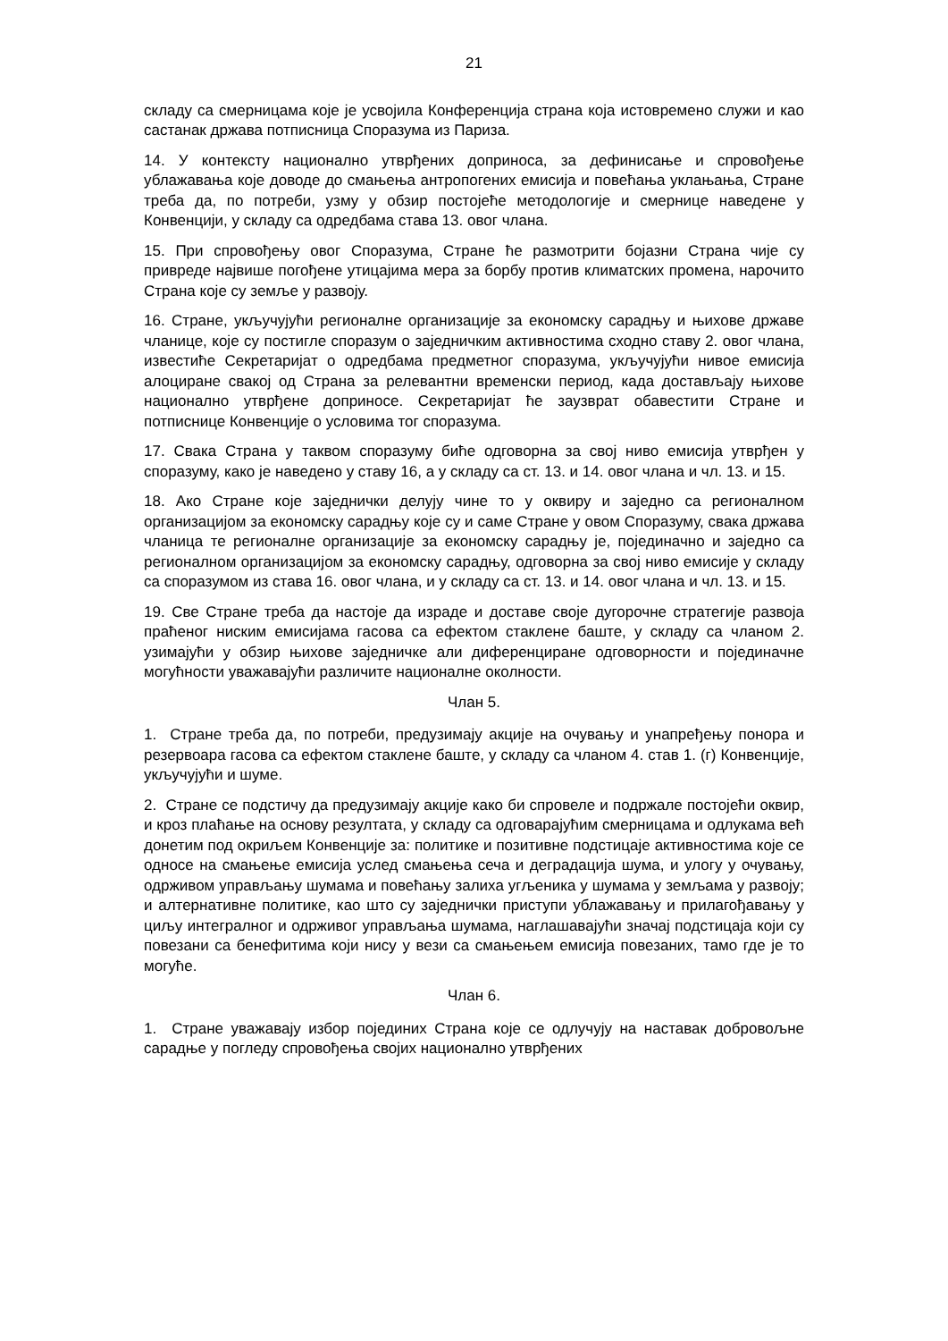21
складу са смерницама које је усвојила Конференција страна која истовремено служи и као састанак држава потписница Споразума из Париза.
14. У контексту национално утврђених доприноса, за дефинисање и спровођење ублажавања које доводе до смањења антропогених емисија и повећања уклањања, Стране треба да, по потреби, узму у обзир постојеће методологије и смернице наведене у Конвенцији, у складу са одредбама става 13. овог члана.
15. При спровођењу овог Споразума, Стране ће размотрити бојазни Страна чије су привреде највише погођене утицајима мера за борбу против климатских промена, нарочито Страна које су земље у развоју.
16. Стране, укључујући регионалне организације за економску сарадњу и њихове државе чланице, које су постигле споразум о заједничким активностима сходно ставу 2. овог члана, известиће Секретаријат о одредбама предметног споразума, укључујући нивое емисија алоциране свакој од Страна за релевантни временски период, када достављају њихове национално утврђене доприносе. Секретаријат ће заузврат обавестити Стране и потписнице Конвенције о условима тог споразума.
17. Свака Страна у таквом споразуму биће одговорна за свој ниво емисија утврђен у споразуму, како је наведено у ставу 16, а у складу са ст. 13. и 14. овог члана и чл. 13. и 15.
18. Ако Стране које заједнички делују чине то у оквиру и заједно са регионалном организацијом за економску сарадњу које су и саме Стране у овом Споразуму, свака држава чланица те регионалне организације за економску сарадњу је, појединачно и заједно са регионалном организацијом за економску сарадњу, одговорна за свој ниво емисије у складу са споразумом из става 16. овог члана, и у складу са ст. 13. и 14. овог члана и чл. 13. и 15.
19. Све Стране треба да настоје да израде и доставе своје дугорочне стратегије развоја праћеног ниским емисијама гасова са ефектом стаклене баште, у складу са чланом 2. узимајући у обзир њихове заједничке али диференциране одговорности и појединачне могућности уважавајући различите националне околности.
Члан 5.
1. Стране треба да, по потреби, предузимају акције на очувању и унапређењу понора и резервоара гасова са ефектом стаклене баште, у складу са чланом 4. став 1. (г) Конвенције, укључујући и шуме.
2. Стране се подстичу да предузимају акције како би спровеле и подржале постојећи оквир, и кроз плаћање на основу резултата, у складу са одговарајућим смерницама и одлукама већ донетим под окриљем Конвенције за: политике и позитивне подстицаје активностима које се односе на смањење емисија услед смањења сеча и деградација шума, и улогу у очувању, одрживом управљању шумама и повећању залиха угљеника у шумама у земљама у развоју; и алтернативне политике, као што су заједнички приступи ублажавању и прилагођавању у циљу интегралног и одрживог управљања шумама, наглашавајући значај подстицаја који су повезани са бенефитима који нису у вези са смањењем емисија повезаних, тамо где је то могуће.
Члан 6.
1. Стране уважавају избор појединих Страна које се одлучују на наставак добровољне сарадње у погледу спровођења својих национално утврђених